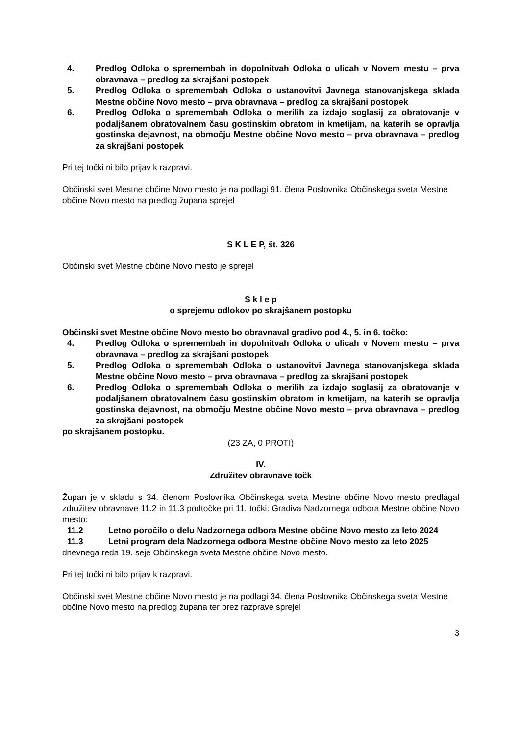4. Predlog Odloka o spremembah in dopolnitvah Odloka o ulicah v Novem mestu – prva obravnava – predlog za skrajšani postopek
5. Predlog Odloka o spremembah Odloka o ustanovitvi Javnega stanovanjskega sklada Mestne občine Novo mesto – prva obravnava – predlog za skrajšani postopek
6. Predlog Odloka o spremembah Odloka o merilih za izdajo soglasij za obratovanje v podaljšanem obratovalnem času gostinskim obratom in kmetijam, na katerih se opravlja gostinska dejavnost, na območju Mestne občine Novo mesto – prva obravnava – predlog za skrajšani postopek
Pri tej točki ni bilo prijav k razpravi.
Občinski svet Mestne občine Novo mesto je na podlagi 91. člena Poslovnika Občinskega sveta Mestne občine Novo mesto na predlog župana sprejel
S K L E P, št. 326
Občinski svet Mestne občine Novo mesto je sprejel
S k l e p
o sprejemu odlokov po skrajšanem postopku
Občinski svet Mestne občine Novo mesto bo obravnaval gradivo pod 4., 5. in 6. točko:
4. Predlog Odloka o spremembah in dopolnitvah Odloka o ulicah v Novem mestu – prva obravnava – predlog za skrajšani postopek
5. Predlog Odloka o spremembah Odloka o ustanovitvi Javnega stanovanjskega sklada Mestne občine Novo mesto – prva obravnava – predlog za skrajšani postopek
6. Predlog Odloka o spremembah Odloka o merilih za izdajo soglasij za obratovanje v podaljšanem obratovalnem času gostinskim obratom in kmetijam, na katerih se opravlja gostinska dejavnost, na območju Mestne občine Novo mesto – prva obravnava – predlog za skrajšani postopek
po skrajšanem postopku.
(23 ZA, 0 PROTI)
IV.
Združitev obravnave točk
Župan je v skladu s 34. členom Poslovnika Občinskega sveta Mestne občine Novo mesto predlagal združitev obravnave 11.2 in 11.3 podtočke pri 11. točki: Gradiva Nadzornega odbora Mestne občine Novo mesto:
11.2 Letno poročilo o delu Nadzornega odbora Mestne občine Novo mesto za leto 2024
11.3 Letni program dela Nadzornega odbora Mestne občine Novo mesto za leto 2025
dnevnega reda 19. seje Občinskega sveta Mestne občine Novo mesto.
Pri tej točki ni bilo prijav k razpravi.
Občinski svet Mestne občine Novo mesto je na podlagi 34. člena Poslovnika Občinskega sveta Mestne občine Novo mesto na predlog župana ter brez razprave sprejel
3